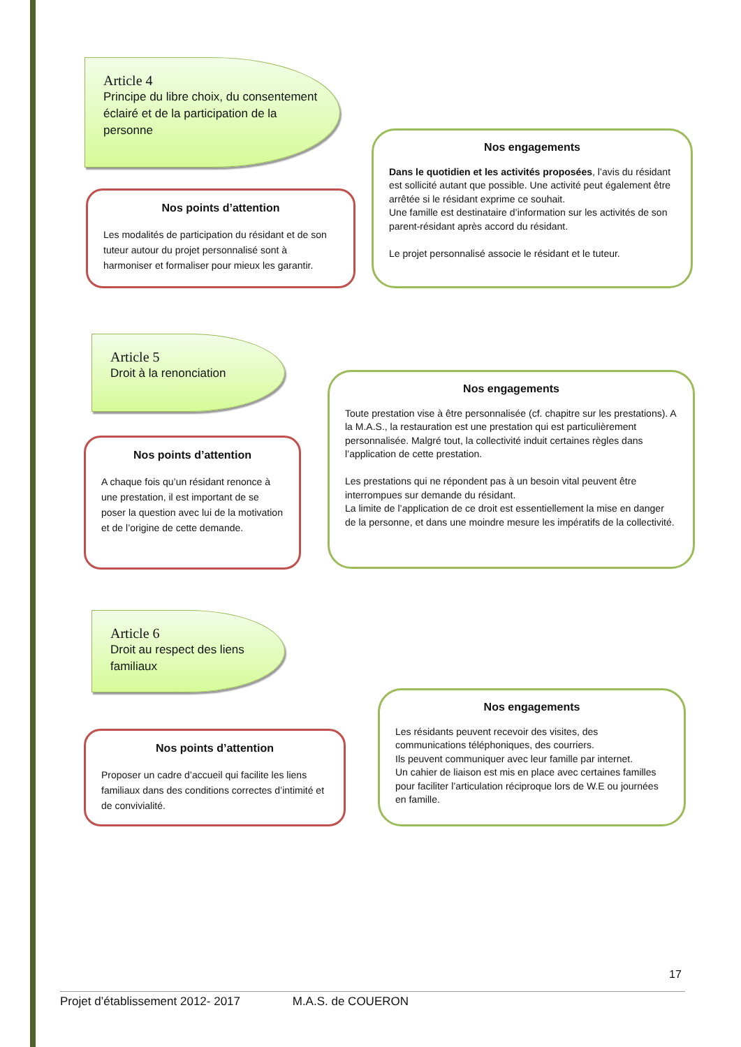Article 4
Principe du libre choix, du consentement éclairé et de la participation de la personne
Nos engagements
Dans le quotidien et les activités proposées, l’avis du résidant est sollicité autant que possible. Une activité peut également être arrêtée si le résidant exprime ce souhait.
Une famille est destinataire d’information sur les activités de son parent-résidant après accord du résidant.
Le projet personnalisé associe le résidant et le tuteur.
Nos points d’attention
Les modalités de participation du résidant et de son tuteur autour du projet personnalisé sont à harmoniser et formaliser pour mieux les garantir.
Article 5
Droit à la renonciation
Nos engagements
Toute prestation vise à être personnalisée (cf. chapitre sur les prestations). A la M.A.S., la restauration est une prestation qui est particulièrement personnalisée. Malgré tout, la collectivité induit certaines règles dans l’application de cette prestation.
Les prestations qui ne répondent pas à un besoin vital peuvent être interrompues sur demande du résidant.
La limite de l’application de ce droit est essentiellement la mise en danger de la personne, et dans une moindre mesure les impératifs de la collectivité.
Nos points d’attention
A chaque fois qu’un résidant renonce à une prestation, il est important de se poser la question avec lui de la motivation et de l’origine de cette demande.
Article 6
Droit au respect des liens familiaux
Nos engagements
Les résidants peuvent recevoir des visites, des communications téléphoniques, des courriers.
Ils peuvent communiquer avec leur famille par internet.
Un cahier de liaison est mis en place avec certaines familles pour faciliter l’articulation réciproque lors de W.E ou journées en famille.
Nos points d’attention
Proposer un cadre d’accueil qui facilite les liens familiaux dans des conditions correctes d’intimité et de convivialité.
17
Projet d’établissement 2012- 2017 M.A.S. de COUERON